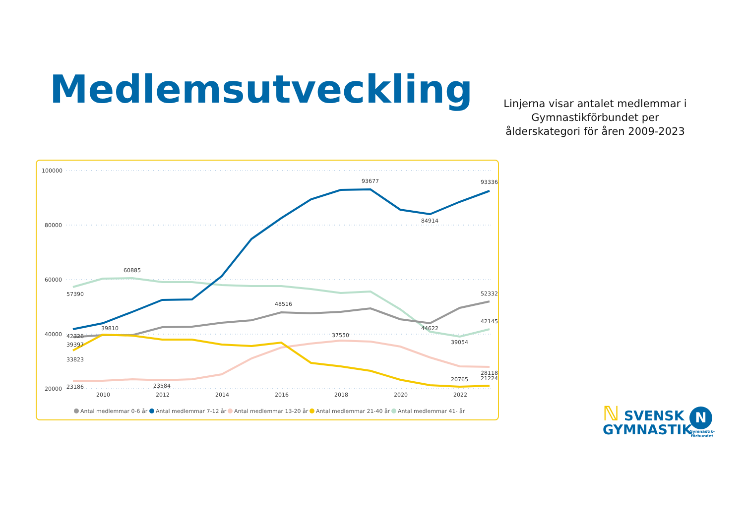Medlemsutveckling
Linjerna visar antalet medlemmar i Gymnastikförbundet per ålderskategori för åren 2009-2023
100000
80000
60000
40000
20000
2010
2012
2014
2016
2018
2020
2022
57390
60885
48516
52332
93677
93336
84914
39810
42326
39397
33823
37550
44622
42145
39054
23186
23584
20765
28118
21224
Antal medlemmar 0-6 år
Antal medlemmar 7-12 år
Antal medlemmar 13-20 år
Antal medlemmar 21-40 år
Antal medlemmar 41- år
ℕ SVENSK
GYMNASTIK
N
Gymnastik-
förbundet